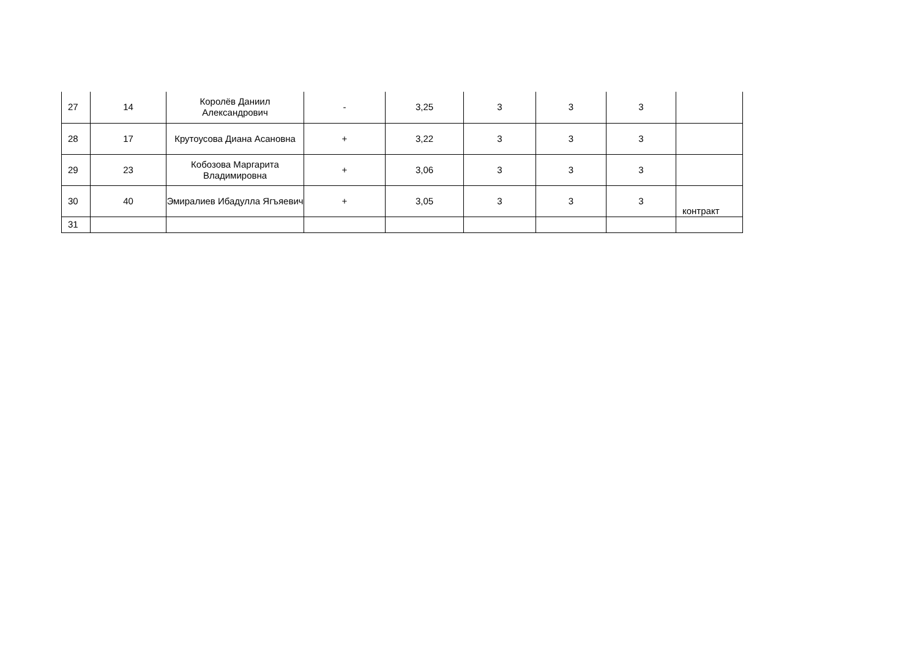| 27 | 14 | Королёв Даниил Александрович | - | 3,25 | 3 | 3 | 3 | |
| 28 | 17 | Крутоусова Диана Асановна | + | 3,22 | 3 | 3 | 3 | |
| 29 | 23 | Кобозова Маргарита Владимировна | + | 3,06 | 3 | 3 | 3 | |
| 30 | 40 | Эмиралиев Ибадулла Ягъяевич | + | 3,05 | 3 | 3 | 3 | контракт |
| 31 | | | | | | | | |